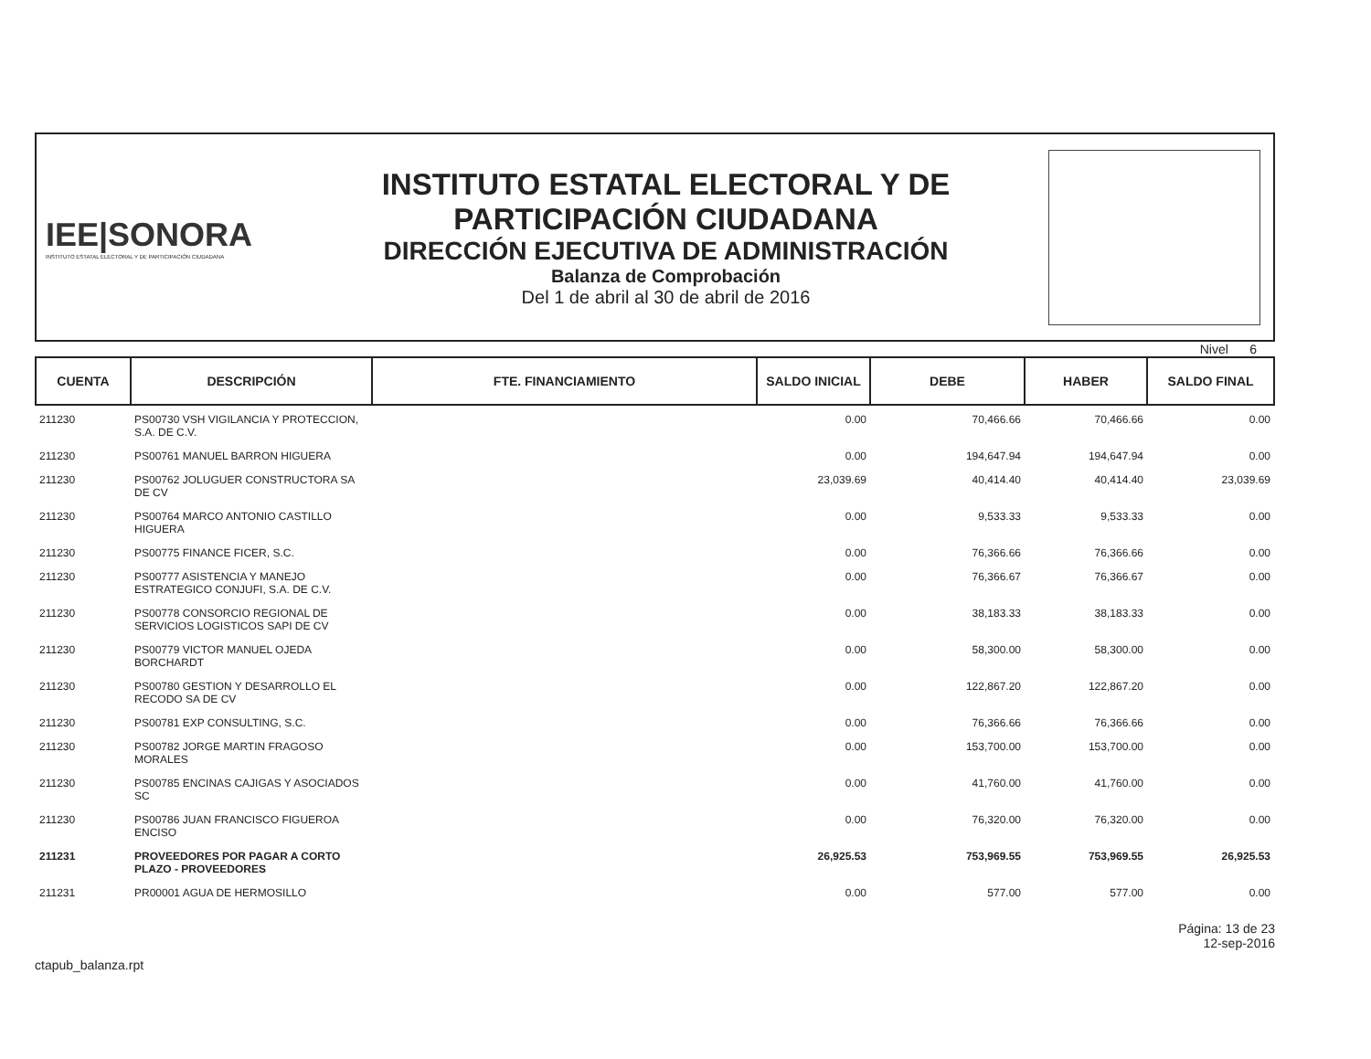IEE|SONORA
INSTITUTO ESTATAL ELECTORAL Y DE PARTICIPACIÓN CIUDADANA
INSTITUTO ESTATAL ELECTORAL Y DE
PARTICIPACIÓN CIUDADANA
DIRECCIÓN EJECUTIVA DE ADMINISTRACIÓN
Balanza de Comprobación
Del 1 de abril al 30 de abril de 2016
Nivel 6
| CUENTA | DESCRIPCIÓN | FTE. FINANCIAMIENTO | SALDO INICIAL | DEBE | HABER | SALDO FINAL |
| --- | --- | --- | --- | --- | --- | --- |
| 211230 | PS00730 VSH VIGILANCIA Y PROTECCION, S.A. DE C.V. | | 0.00 | 70,466.66 | 70,466.66 | 0.00 |
| 211230 | PS00761 MANUEL BARRON HIGUERA | | 0.00 | 194,647.94 | 194,647.94 | 0.00 |
| 211230 | PS00762 JOLUGUER CONSTRUCTORA SA DE CV | | 23,039.69 | 40,414.40 | 40,414.40 | 23,039.69 |
| 211230 | PS00764 MARCO ANTONIO CASTILLO HIGUERA | | 0.00 | 9,533.33 | 9,533.33 | 0.00 |
| 211230 | PS00775 FINANCE FICER, S.C. | | 0.00 | 76,366.66 | 76,366.66 | 0.00 |
| 211230 | PS00777 ASISTENCIA Y MANEJO ESTRATEGICO CONJUFI, S.A. DE C.V. | | 0.00 | 76,366.67 | 76,366.67 | 0.00 |
| 211230 | PS00778 CONSORCIO REGIONAL DE SERVICIOS LOGISTICOS SAPI DE CV | | 0.00 | 38,183.33 | 38,183.33 | 0.00 |
| 211230 | PS00779 VICTOR MANUEL OJEDA BORCHARDT | | 0.00 | 58,300.00 | 58,300.00 | 0.00 |
| 211230 | PS00780 GESTION Y DESARROLLO EL RECODO SA DE CV | | 0.00 | 122,867.20 | 122,867.20 | 0.00 |
| 211230 | PS00781 EXP CONSULTING, S.C. | | 0.00 | 76,366.66 | 76,366.66 | 0.00 |
| 211230 | PS00782 JORGE MARTIN FRAGOSO MORALES | | 0.00 | 153,700.00 | 153,700.00 | 0.00 |
| 211230 | PS00785 ENCINAS CAJIGAS Y ASOCIADOS SC | | 0.00 | 41,760.00 | 41,760.00 | 0.00 |
| 211230 | PS00786 JUAN FRANCISCO FIGUEROA ENCISO | | 0.00 | 76,320.00 | 76,320.00 | 0.00 |
| 211231 | PROVEEDORES POR PAGAR A CORTO PLAZO - PROVEEDORES | | 26,925.53 | 753,969.55 | 753,969.55 | 26,925.53 |
| 211231 | PR00001 AGUA DE HERMOSILLO | | 0.00 | 577.00 | 577.00 | 0.00 |
ctapub_balanza.rpt
Página: 13 de 23
12-sep-2016